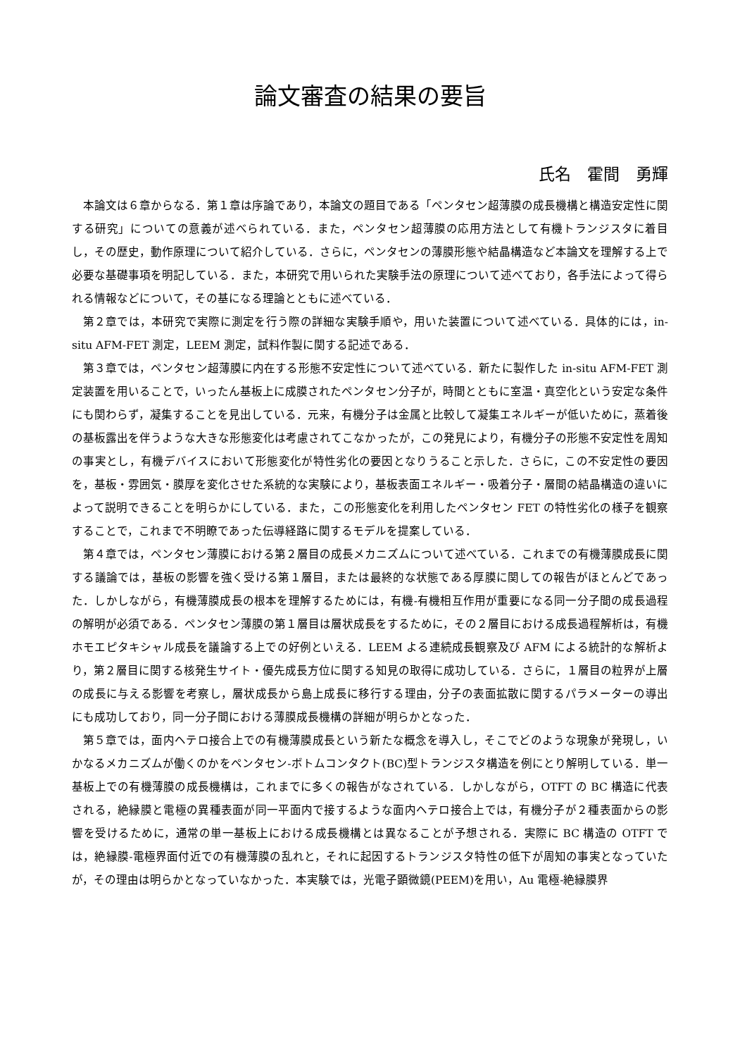論文審査の結果の要旨
氏名　霍間　勇輝
本論文は６章からなる．第１章は序論であり，本論文の題目である「ペンタセン超薄膜の成長機構と構造安定性に関する研究」についての意義が述べられている．また，ペンタセン超薄膜の応用方法として有機トランジスタに着目し，その歴史，動作原理について紹介している．さらに，ペンタセンの薄膜形態や結晶構造など本論文を理解する上で必要な基礎事項を明記している．また，本研究で用いられた実験手法の原理について述べており，各手法によって得られる情報などについて，その基になる理論とともに述べている．
第２章では，本研究で実際に測定を行う際の詳細な実験手順や，用いた装置について述べている．具体的には，in-situ AFM-FET 測定，LEEM 測定，試料作製に関する記述である．
第３章では，ペンタセン超薄膜に内在する形態不安定性について述べている．新たに製作した in-situ AFM-FET 測定装置を用いることで，いったん基板上に成膜されたペンタセン分子が，時間とともに室温・真空化という安定な条件にも関わらず，凝集することを見出している．元来，有機分子は金属と比較して凝集エネルギーが低いために，蒸着後の基板露出を伴うような大きな形態変化は考慮されてこなかったが，この発見により，有機分子の形態不安定性を周知の事実とし，有機デバイスにおいて形態変化が特性劣化の要因となりうること示した．さらに，この不安定性の要因を，基板・雰囲気・膜厚を変化させた系統的な実験により，基板表面エネルギー・吸着分子・層間の結晶構造の違いによって説明できることを明らかにしている．また，この形態変化を利用したペンタセン FET の特性劣化の様子を観察することで，これまで不明瞭であった伝導経路に関するモデルを提案している．
第４章では，ペンタセン薄膜における第２層目の成長メカニズムについて述べている．これまでの有機薄膜成長に関する議論では，基板の影響を強く受ける第１層目，または最終的な状態である厚膜に関しての報告がほとんどであった．しかしながら，有機薄膜成長の根本を理解するためには，有機-有機相互作用が重要になる同一分子間の成長過程の解明が必須である．ペンタセン薄膜の第１層目は層状成長をするために，その２層目における成長過程解析は，有機ホモエピタキシャル成長を議論する上での好例といえる．LEEM よる連続成長観察及び AFM による統計的な解析より，第２層目に関する核発生サイト・優先成長方位に関する知見の取得に成功している．さらに，１層目の粒界が上層の成長に与える影響を考察し，層状成長から島上成長に移行する理由，分子の表面拡散に関するパラメーターの導出にも成功しており，同一分子間における薄膜成長機構の詳細が明らかとなった．
第５章では，面内ヘテロ接合上での有機薄膜成長という新たな概念を導入し，そこでどのような現象が発現し，いかなるメカニズムが働くのかをペンタセン-ボトムコンタクト(BC)型トランジスタ構造を例にとり解明している．単一基板上での有機薄膜の成長機構は，これまでに多くの報告がなされている．しかしながら，OTFT の BC 構造に代表される，絶縁膜と電極の異種表面が同一平面内で接するような面内ヘテロ接合上では，有機分子が２種表面からの影響を受けるために，通常の単一基板上における成長機構とは異なることが予想される．実際に BC 構造の OTFT では，絶縁膜-電極界面付近での有機薄膜の乱れと，それに起因するトランジスタ特性の低下が周知の事実となっていたが，その理由は明らかとなっていなかった．本実験では，光電子顕微鏡(PEEM)を用い，Au 電極-絶縁膜界